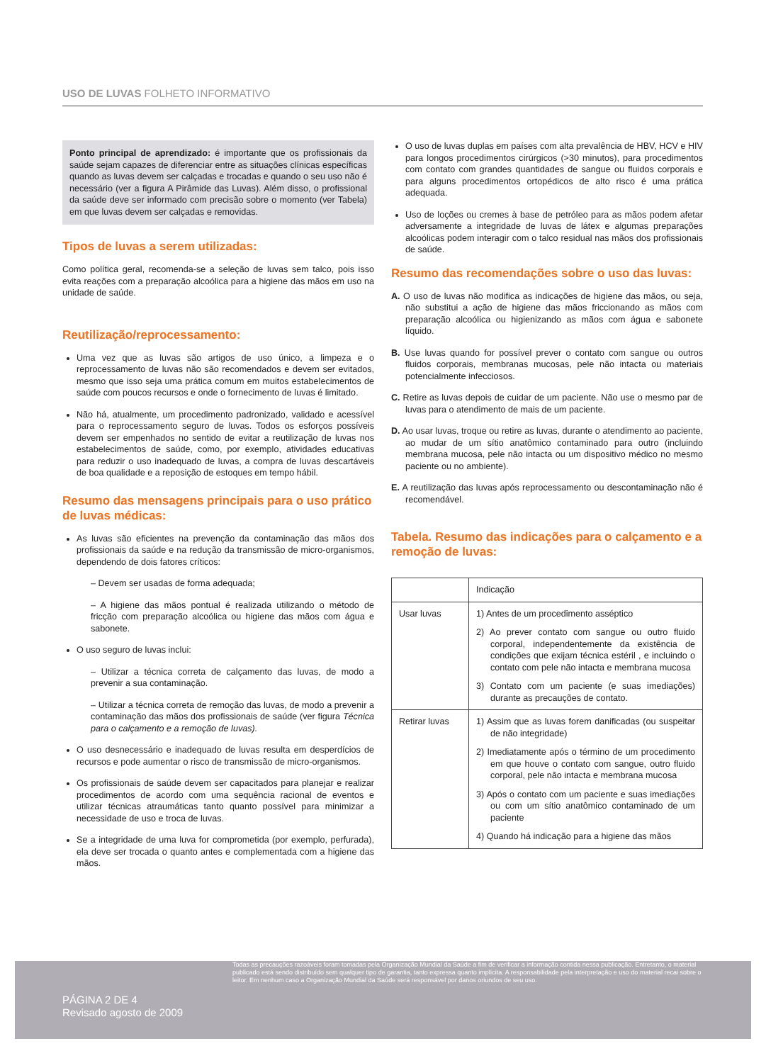USO DE LUVAS FOLHETO INFORMATIVO
Ponto principal de aprendizado: é importante que os profissionais da saúde sejam capazes de diferenciar entre as situações clínicas específicas quando as luvas devem ser calçadas e trocadas e quando o seu uso não é necessário (ver a figura A Pirâmide das Luvas). Além disso, o profissional da saúde deve ser informado com precisão sobre o momento (ver Tabela) em que luvas devem ser calçadas e removidas.
Tipos de luvas a serem utilizadas:
Como política geral, recomenda-se a seleção de luvas sem talco, pois isso evita reações com a preparação alcoólica para a higiene das mãos em uso na unidade de saúde.
Reutilização/reprocessamento:
Uma vez que as luvas são artigos de uso único, a limpeza e o reprocessamento de luvas não são recomendados e devem ser evitados, mesmo que isso seja uma prática comum em muitos estabelecimentos de saúde com poucos recursos e onde o fornecimento de luvas é limitado.
Não há, atualmente, um procedimento padronizado, validado e acessível para o reprocessamento seguro de luvas. Todos os esforços possíveis devem ser empenhados no sentido de evitar a reutilização de luvas nos estabelecimentos de saúde, como, por exemplo, atividades educativas para reduzir o uso inadequado de luvas, a compra de luvas descartáveis de boa qualidade e a reposição de estoques em tempo hábil.
Resumo das mensagens principais para o uso prático de luvas médicas:
As luvas são eficientes na prevenção da contaminação das mãos dos profissionais da saúde e na redução da transmissão de micro-organismos, dependendo de dois fatores críticos:
– Devem ser usadas de forma adequada;
– A higiene das mãos pontual é realizada utilizando o método de fricção com preparação alcoólica ou higiene das mãos com água e sabonete.
O uso seguro de luvas inclui:
– Utilizar a técnica correta de calçamento das luvas, de modo a prevenir a sua contaminação.
– Utilizar a técnica correta de remoção das luvas, de modo a prevenir a contaminação das mãos dos profissionais de saúde (ver figura Técnica para o calçamento e a remoção de luvas).
O uso desnecessário e inadequado de luvas resulta em desperdícios de recursos e pode aumentar o risco de transmissão de micro-organismos.
Os profissionais de saúde devem ser capacitados para planejar e realizar procedimentos de acordo com uma sequência racional de eventos e utilizar técnicas atraumáticas tanto quanto possível para minimizar a necessidade de uso e troca de luvas.
Se a integridade de uma luva for comprometida (por exemplo, perfurada), ela deve ser trocada o quanto antes e complementada com a higiene das mãos.
O uso de luvas duplas em países com alta prevalência de HBV, HCV e HIV para longos procedimentos cirúrgicos (>30 minutos), para procedimentos com contato com grandes quantidades de sangue ou fluidos corporais e para alguns procedimentos ortopédicos de alto risco é uma prática adequada.
Uso de loções ou cremes à base de petróleo para as mãos podem afetar adversamente a integridade de luvas de látex e algumas preparações alcoólicas podem interagir com o talco residual nas mãos dos profissionais de saúde.
Resumo das recomendações sobre o uso das luvas:
A. O uso de luvas não modifica as indicações de higiene das mãos, ou seja, não substitui a ação de higiene das mãos friccionando as mãos com preparação alcoólica ou higienizando as mãos com água e sabonete líquido.
B. Use luvas quando for possível prever o contato com sangue ou outros fluidos corporais, membranas mucosas, pele não intacta ou materiais potencialmente infecciosos.
C. Retire as luvas depois de cuidar de um paciente. Não use o mesmo par de luvas para o atendimento de mais de um paciente.
D. Ao usar luvas, troque ou retire as luvas, durante o atendimento ao paciente, ao mudar de um sítio anatômico contaminado para outro (incluindo membrana mucosa, pele não intacta ou um dispositivo médico no mesmo paciente ou no ambiente).
E. A reutilização das luvas após reprocessamento ou descontaminação não é recomendável.
Tabela. Resumo das indicações para o calçamento e a remoção de luvas:
| | Indicação |
| Usar luvas | 1) Antes de um procedimento asséptico 2) Ao prever contato com sangue ou outro fluido corporal, independentemente da existência de condições que exijam técnica estéril , e incluindo o contato com pele não intacta e membrana mucosa 3) Contato com um paciente (e suas imediações) durante as precauções de contato. |
| Retirar luvas | 1) Assim que as luvas forem danificadas (ou suspeitar de não integridade) 2) Imediatamente após o término de um procedimento em que houve o contato com sangue, outro fluido corporal, pele não intacta e membrana mucosa 3) Após o contato com um paciente e suas imediações ou com um sítio anatômico contaminado de um paciente 4) Quando há indicação para a higiene das mãos |
PÁGINA 2 DE 4
Revisado agosto de 2009
Todas as precauções razoáveis foram tomadas pela Organização Mundial da Saúde a fim de verificar a informação contida nessa publicação. Entretanto, o material publicado está sendo distribuído sem qualquer tipo de garantia, tanto expressa quanto implícita. A responsabilidade pela interpretação e uso do material recai sobre o leitor. Em nenhum caso a Organização Mundial da Saúde será responsável por danos oriundos de seu uso.